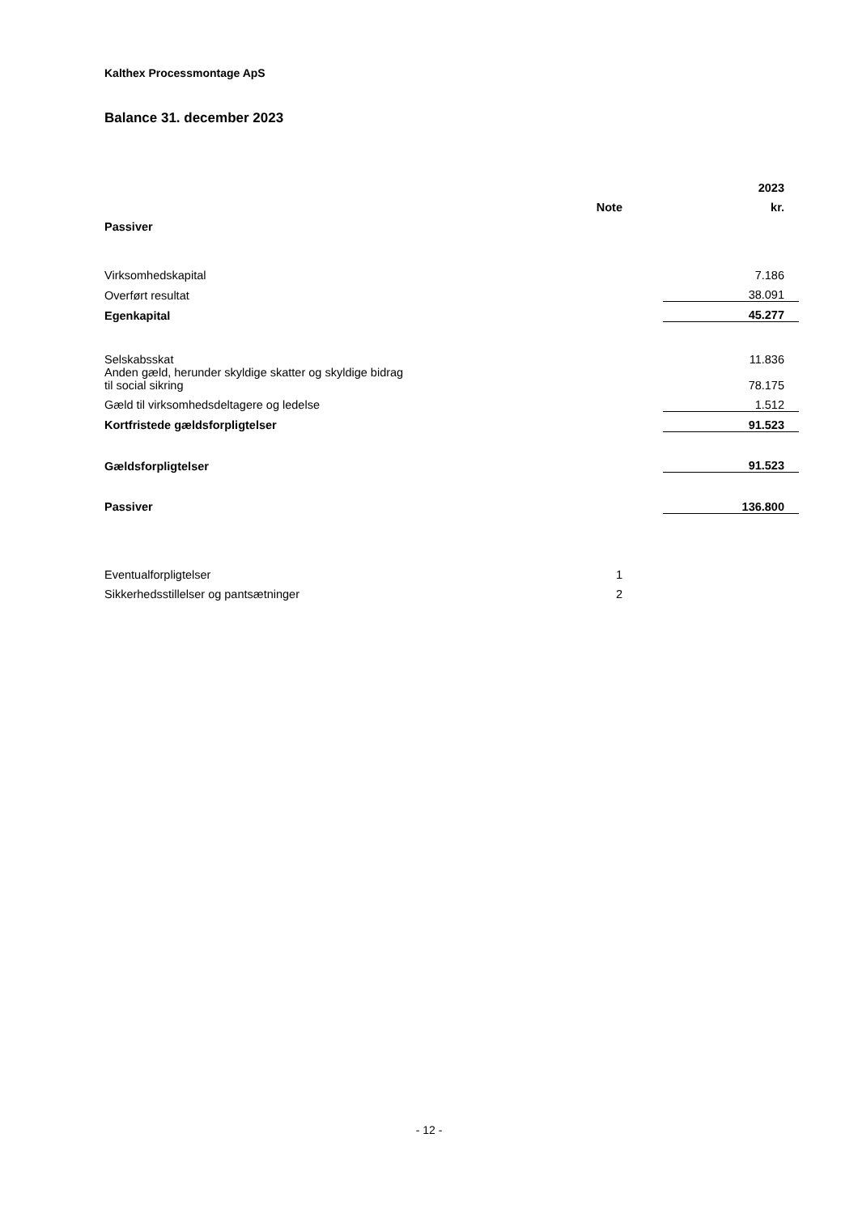Kalthex Processmontage ApS
Balance 31. december 2023
| | | | 2023 |
| | Note | | kr. |
| Passiver | | | |
| Virksomhedskapital | | | 7.186 |
| Overført resultat | | | 38.091 |
| Egenkapital | | | 45.277 |
| Selskabsskat | | | 11.836 |
| Anden gæld, herunder skyldige skatter og skyldige bidrag til social sikring | | | 78.175 |
| Gæld til virksomhedsdeltagere og ledelse | | | 1.512 |
| Kortfristede gældsforpligtelser | | | 91.523 |
| Gældsforpligtelser | | | 91.523 |
| Passiver | | | 136.800 |
| Eventualforpligtelser | 1 | | |
| Sikkerhedsstillelser og pantsætninger | 2 | | |
- 12 -